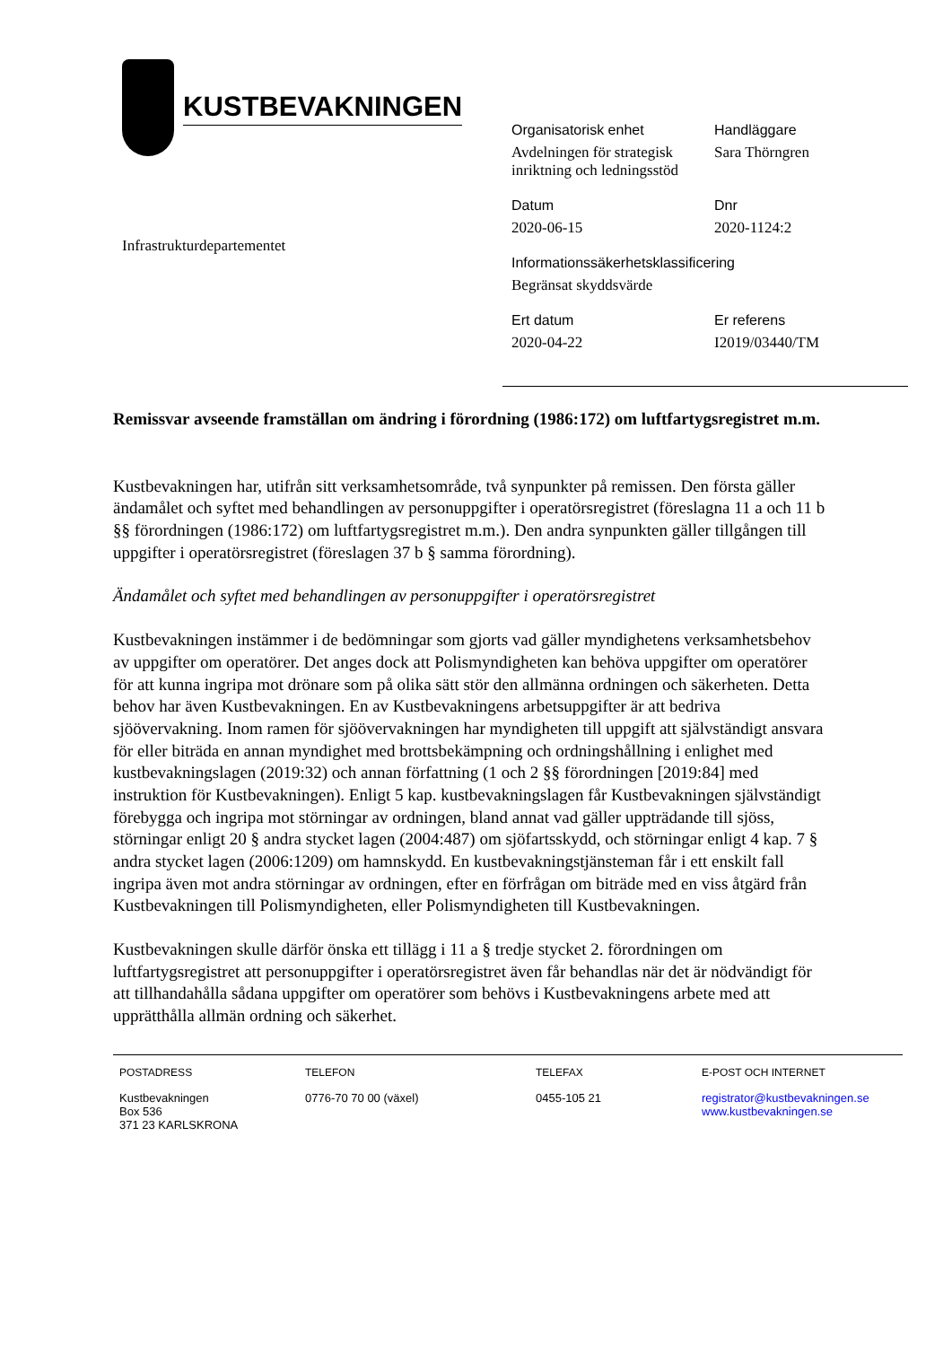KUSTBEVAKNINGEN
Infrastrukturdepartementet
Organisatorisk enhet
Avdelningen för strategisk inriktning och ledningsstöd
Handläggare
Sara Thörngren
Datum
2020-06-15
Dnr
2020-1124:2
Informationssäkerhetsklassificering
Begränsat skyddsvärde
Ert datum
2020-04-22
Er referens
I2019/03440/TM
Remissvar avseende framställan om ändring i förordning (1986:172) om luftfartygsregistret m.m.
Kustbevakningen har, utifrån sitt verksamhetsområde, två synpunkter på remissen. Den första gäller ändamålet och syftet med behandlingen av personuppgifter i operatörsregistret (föreslagna 11 a och 11 b §§ förordningen (1986:172) om luftfartygsregistret m.m.). Den andra synpunkten gäller tillgången till uppgifter i operatörsregistret (föreslagen 37 b § samma förordning).
Ändamålet och syftet med behandlingen av personuppgifter i operatörsregistret
Kustbevakningen instämmer i de bedömningar som gjorts vad gäller myndighetens verksamhetsbehov av uppgifter om operatörer. Det anges dock att Polismyndigheten kan behöva uppgifter om operatörer för att kunna ingripa mot drönare som på olika sätt stör den allmänna ordningen och säkerheten. Detta behov har även Kustbevakningen. En av Kustbevakningens arbetsuppgifter är att bedriva sjöövervakning. Inom ramen för sjöövervakningen har myndigheten till uppgift att självständigt ansvara för eller biträda en annan myndighet med brottsbekämpning och ordningshållning i enlighet med kustbevakningslagen (2019:32) och annan författning (1 och 2 §§ förordningen [2019:84] med instruktion för Kustbevakningen). Enligt 5 kap. kustbevakningslagen får Kustbevakningen självständigt förebygga och ingripa mot störningar av ordningen, bland annat vad gäller uppträdande till sjöss, störningar enligt 20 § andra stycket lagen (2004:487) om sjöfartsskydd, och störningar enligt 4 kap. 7 § andra stycket lagen (2006:1209) om hamnskydd. En kustbevakningstjänsteman får i ett enskilt fall ingripa även mot andra störningar av ordningen, efter en förfrågan om biträde med en viss åtgärd från Kustbevakningen till Polismyndigheten, eller Polismyndigheten till Kustbevakningen.
Kustbevakningen skulle därför önska ett tillägg i 11 a § tredje stycket 2. förordningen om luftfartygsregistret att personuppgifter i operatörsregistret även får behandlas när det är nödvändigt för att tillhandahålla sådana uppgifter om operatörer som behövs i Kustbevakningens arbete med att upprätthålla allmän ordning och säkerhet.
POSTADRESS
Kustbevakningen
Box 536
371 23 KARLSKRONA
TELEFON
0776-70 70 00 (växel)
TELEFAX
0455-105 21
E-POST OCH INTERNET
registrator@kustbevakningen.se
www.kustbevakningen.se